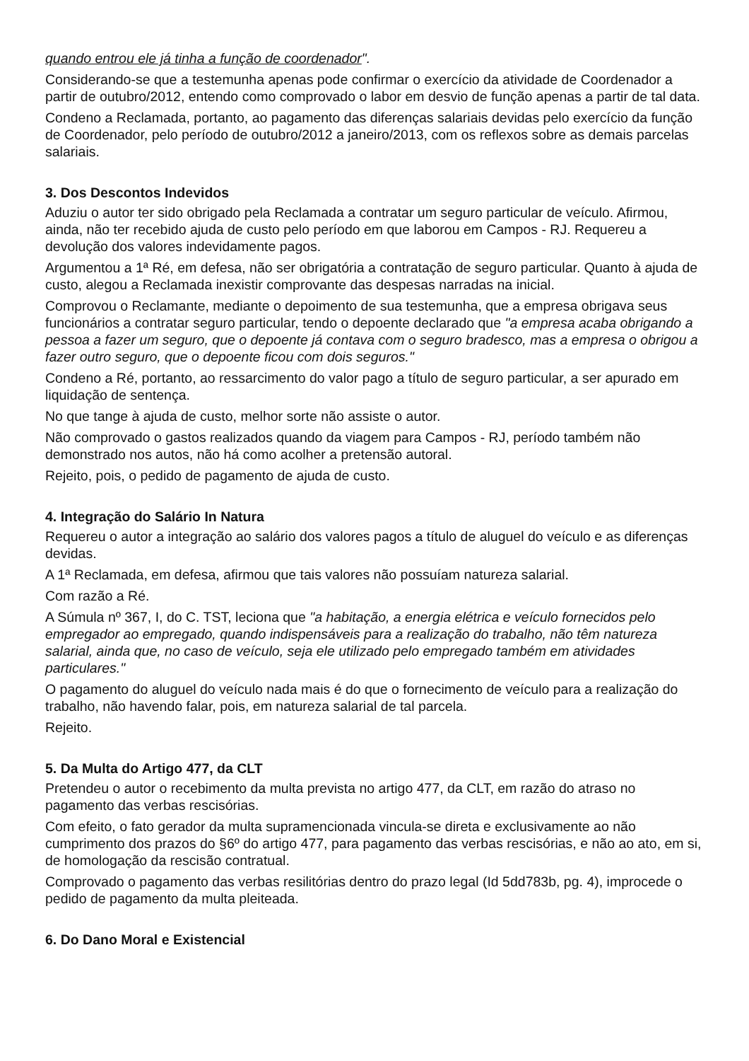quando entrou ele já tinha a função de coordenador".
Considerando-se que a testemunha apenas pode confirmar o exercício da atividade de Coordenador a partir de outubro/2012, entendo como comprovado o labor em desvio de função apenas a partir de tal data.
Condeno a Reclamada, portanto, ao pagamento das diferenças salariais devidas pelo exercício da função de Coordenador, pelo período de outubro/2012 a janeiro/2013, com os reflexos sobre as demais parcelas salariais.
3. Dos Descontos Indevidos
Aduziu o autor ter sido obrigado pela Reclamada a contratar um seguro particular de veículo. Afirmou, ainda, não ter recebido ajuda de custo pelo período em que laborou em Campos - RJ. Requereu a devolução dos valores indevidamente pagos.
Argumentou a 1ª Ré, em defesa, não ser obrigatória a contratação de seguro particular. Quanto à ajuda de custo, alegou a Reclamada inexistir comprovante das despesas narradas na inicial.
Comprovou o Reclamante, mediante o depoimento de sua testemunha, que a empresa obrigava seus funcionários a contratar seguro particular, tendo o depoente declarado que "a empresa acaba obrigando a pessoa a fazer um seguro, que o depoente já contava com o seguro bradesco, mas a empresa o obrigou a fazer outro seguro, que o depoente ficou com dois seguros."
Condeno a Ré, portanto, ao ressarcimento do valor pago a título de seguro particular, a ser apurado em liquidação de sentença.
No que tange à ajuda de custo, melhor sorte não assiste o autor.
Não comprovado o gastos realizados quando da viagem para Campos - RJ, período também não demonstrado nos autos, não há como acolher a pretensão autoral.
Rejeito, pois, o pedido de pagamento de ajuda de custo.
4. Integração do Salário In Natura
Requereu o autor a integração ao salário dos valores pagos a título de aluguel do veículo e as diferenças devidas.
A 1ª Reclamada, em defesa, afirmou que tais valores não possuíam natureza salarial.
Com razão a Ré.
A Súmula nº 367, I, do C. TST, leciona que "a habitação, a energia elétrica e veículo fornecidos pelo empregador ao empregado, quando indispensáveis para a realização do trabalho, não têm natureza salarial, ainda que, no caso de veículo, seja ele utilizado pelo empregado também em atividades particulares."
O pagamento do aluguel do veículo nada mais é do que o fornecimento de veículo para a realização do trabalho, não havendo falar, pois, em natureza salarial de tal parcela.
Rejeito.
5. Da Multa do Artigo 477, da CLT
Pretendeu o autor o recebimento da multa prevista no artigo 477, da CLT, em razão do atraso no pagamento das verbas rescisórias.
Com efeito, o fato gerador da multa supramencionada vincula-se direta e exclusivamente ao não cumprimento dos prazos do §6º do artigo 477, para pagamento das verbas rescisórias, e não ao ato, em si, de homologação da rescisão contratual.
Comprovado o pagamento das verbas resilitórias dentro do prazo legal (Id 5dd783b, pg. 4), improcede o pedido de pagamento da multa pleiteada.
6. Do Dano Moral e Existencial